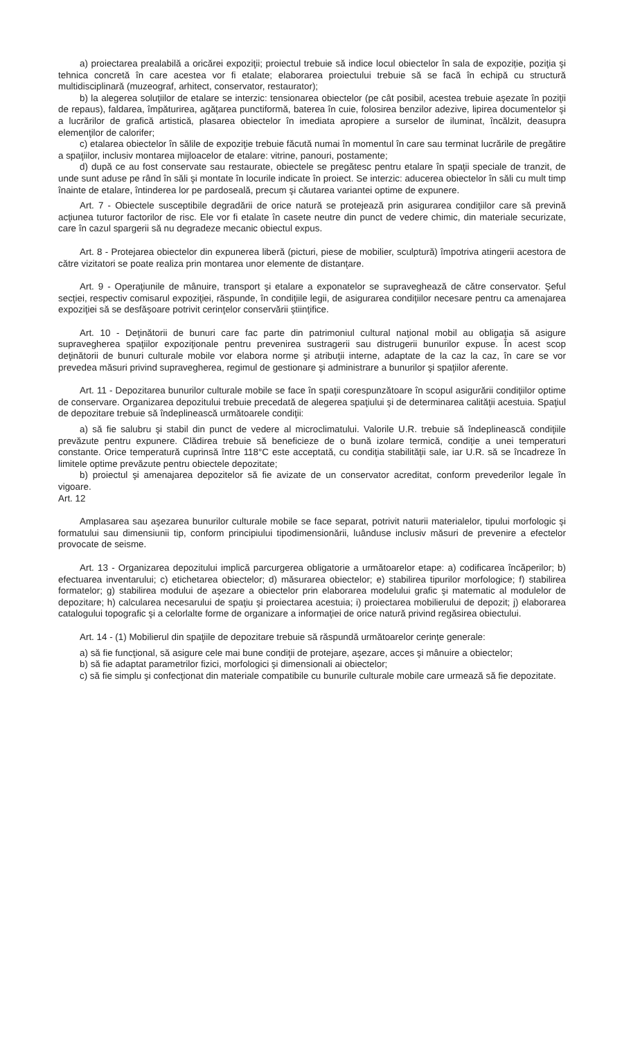a) proiectarea prealabilă a oricărei expoziţii; proiectul trebuie să indice locul obiectelor în sala de expoziție, poziţia şi tehnica concretă în care acestea vor fi etalate; elaborarea proiectului trebuie să se facă în echipă cu structură multidisciplinară (muzeograf, arhitect, conservator, restaurator);
b) la alegerea soluţiilor de etalare se interzic: tensionarea obiectelor (pe cât posibil, acestea trebuie aşezate în poziţii de repaus), faldarea, împăturirea, agăţarea punctiformă, baterea în cuie, folosirea benzilor adezive, lipirea documentelor şi a lucrărilor de grafică artistică, plasarea obiectelor în imediata apropiere a surselor de iluminat, încălzit, deasupra elemenţilor de calorifer;
c) etalarea obiectelor în sălile de expoziţie trebuie făcută numai în momentul în care sau terminat lucrările de pregătire a spaţiilor, inclusiv montarea mijloacelor de etalare: vitrine, panouri, postamente;
d) după ce au fost conservate sau restaurate, obiectele se pregătesc pentru etalare în spaţii speciale de tranzit, de unde sunt aduse pe rând în săli şi montate în locurile indicate în proiect. Se interzic: aducerea obiectelor în săli cu mult timp înainte de etalare, întinderea lor pe pardoseală, precum şi căutarea variantei optime de expunere.
Art. 7 - Obiectele susceptibile degradării de orice natură se protejează prin asigurarea condiţiilor care să prevină acţiunea tuturor factorilor de risc. Ele vor fi etalate în casete neutre din punct de vedere chimic, din materiale securizate, care în cazul spargerii să nu degradeze mecanic obiectul expus.
Art. 8 - Protejarea obiectelor din expunerea liberă (picturi, piese de mobilier, sculptură) împotriva atingerii acestora de către vizitatori se poate realiza prin montarea unor elemente de distanţare.
Art. 9 - Operaţiunile de mânuire, transport şi etalare a exponatelor se supraveghează de către conservator. Şeful secţiei, respectiv comisarul expoziţiei, răspunde, în condiţiile legii, de asigurarea condiţiilor necesare pentru ca amenajarea expoziţiei să se desfăşoare potrivit cerinţelor conservării ştiinţifice.
Art. 10 - Deţinătorii de bunuri care fac parte din patrimoniul cultural naţional mobil au obligaţia să asigure supravegherea spaţiilor expoziţionale pentru prevenirea sustragerii sau distrugerii bunurilor expuse. În acest scop deţinătorii de bunuri culturale mobile vor elabora norme şi atribuţii interne, adaptate de la caz la caz, în care se vor prevedea măsuri privind supravegherea, regimul de gestionare şi administrare a bunurilor şi spaţiilor aferente.
Art. 11 - Depozitarea bunurilor culturale mobile se face în spaţii corespunzătoare în scopul asigurării condiţiilor optime de conservare. Organizarea depozitului trebuie precedată de alegerea spaţiului şi de determinarea calităţii acestuia. Spaţiul de depozitare trebuie să îndeplinească următoarele condiţii:
a) să fie salubru şi stabil din punct de vedere al microclimatului. Valorile U.R. trebuie să îndeplinească condiţiile prevăzute pentru expunere. Clădirea trebuie să beneficieze de o bună izolare termică, condiţie a unei temperaturi constante. Orice temperatură cuprinsă între 118°C este acceptată, cu condiţia stabilităţii sale, iar U.R. să se încadreze în limitele optime prevăzute pentru obiectele depozitate;
b) proiectul şi amenajarea depozitelor să fie avizate de un conservator acreditat, conform prevederilor legale în vigoare.
Art. 12
Amplasarea sau aşezarea bunurilor culturale mobile se face separat, potrivit naturii materialelor, tipului morfologic şi formatului sau dimensiunii tip, conform principiului tipodimensionării, luânduse inclusiv măsuri de prevenire a efectelor provocate de seisme.
Art. 13 - Organizarea depozitului implică parcurgerea obligatorie a următoarelor etape: a) codificarea încăperilor; b) efectuarea inventarului; c) etichetarea obiectelor; d) măsurarea obiectelor; e) stabilirea tipurilor morfologice; f) stabilirea formatelor; g) stabilirea modului de aşezare a obiectelor prin elaborarea modelului grafic şi matematic al modulelor de depozitare; h) calcularea necesarului de spaţiu şi proiectarea acestuia; i) proiectarea mobilierului de depozit; j) elaborarea catalogului topografic şi a celorlalte forme de organizare a informaţiei de orice natură privind regăsirea obiectului.
Art. 14 - (1) Mobilierul din spaţiile de depozitare trebuie să răspundă următoarelor cerinţe generale:
a) să fie funcţional, să asigure cele mai bune condiţii de protejare, aşezare, acces şi mânuire a obiectelor;
b) să fie adaptat parametrilor fizici, morfologici şi dimensionali ai obiectelor;
c) să fie simplu şi confecţionat din materiale compatibile cu bunurile culturale mobile care urmează să fie depozitate.